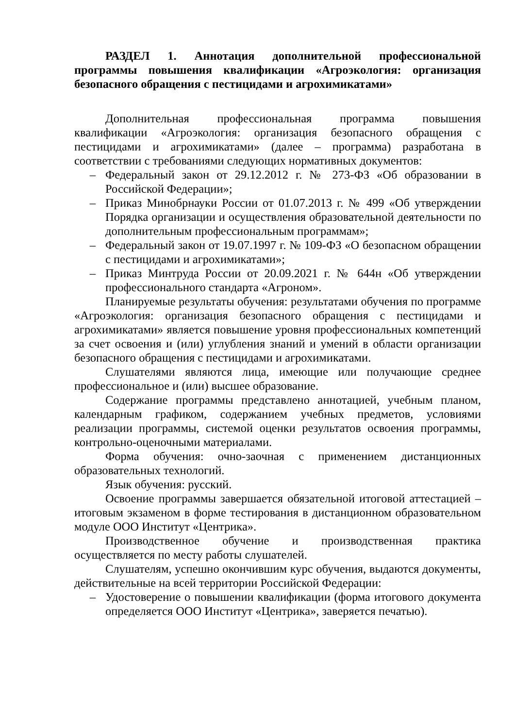РАЗДЕЛ 1. Аннотация дополнительной профессиональной программы повышения квалификации «Агроэкология: организация безопасного обращения с пестицидами и агрохимикатами»
Дополнительная профессиональная программа повышения квалификации «Агроэкология: организация безопасного обращения с пестицидами и агрохимикатами» (далее – программа) разработана в соответствии с требованиями следующих нормативных документов:
– Федеральный закон от 29.12.2012 г. № 273-ФЗ «Об образовании в Российской Федерации»;
– Приказ Минобрнауки России от 01.07.2013 г. № 499 «Об утверждении Порядка организации и осуществления образовательной деятельности по дополнительным профессиональным программам»;
– Федеральный закон от 19.07.1997 г. № 109-ФЗ «О безопасном обращении с пестицидами и агрохимикатами»;
– Приказ Минтруда России от 20.09.2021 г. № 644н «Об утверждении профессионального стандарта «Агроном».
Планируемые результаты обучения: результатами обучения по программе «Агроэкология: организация безопасного обращения с пестицидами и агрохимикатами» является повышение уровня профессиональных компетенций за счет освоения и (или) углубления знаний и умений в области организации безопасного обращения с пестицидами и агрохимикатами.
Слушателями являются лица, имеющие или получающие среднее профессиональное и (или) высшее образование.
Содержание программы представлено аннотацией, учебным планом, календарным графиком, содержанием учебных предметов, условиями реализации программы, системой оценки результатов освоения программы, контрольно-оценочными материалами.
Форма обучения: очно-заочная с применением дистанционных образовательных технологий.
Язык обучения: русский.
Освоение программы завершается обязательной итоговой аттестацией – итоговым экзаменом в форме тестирования в дистанционном образовательном модуле ООО Институт «Центрика».
Производственное обучение и производственная практика осуществляется по месту работы слушателей.
Слушателям, успешно окончившим курс обучения, выдаются документы, действительные на всей территории Российской Федерации:
– Удостоверение о повышении квалификации (форма итогового документа определяется ООО Институт «Центрика», заверяется печатью).